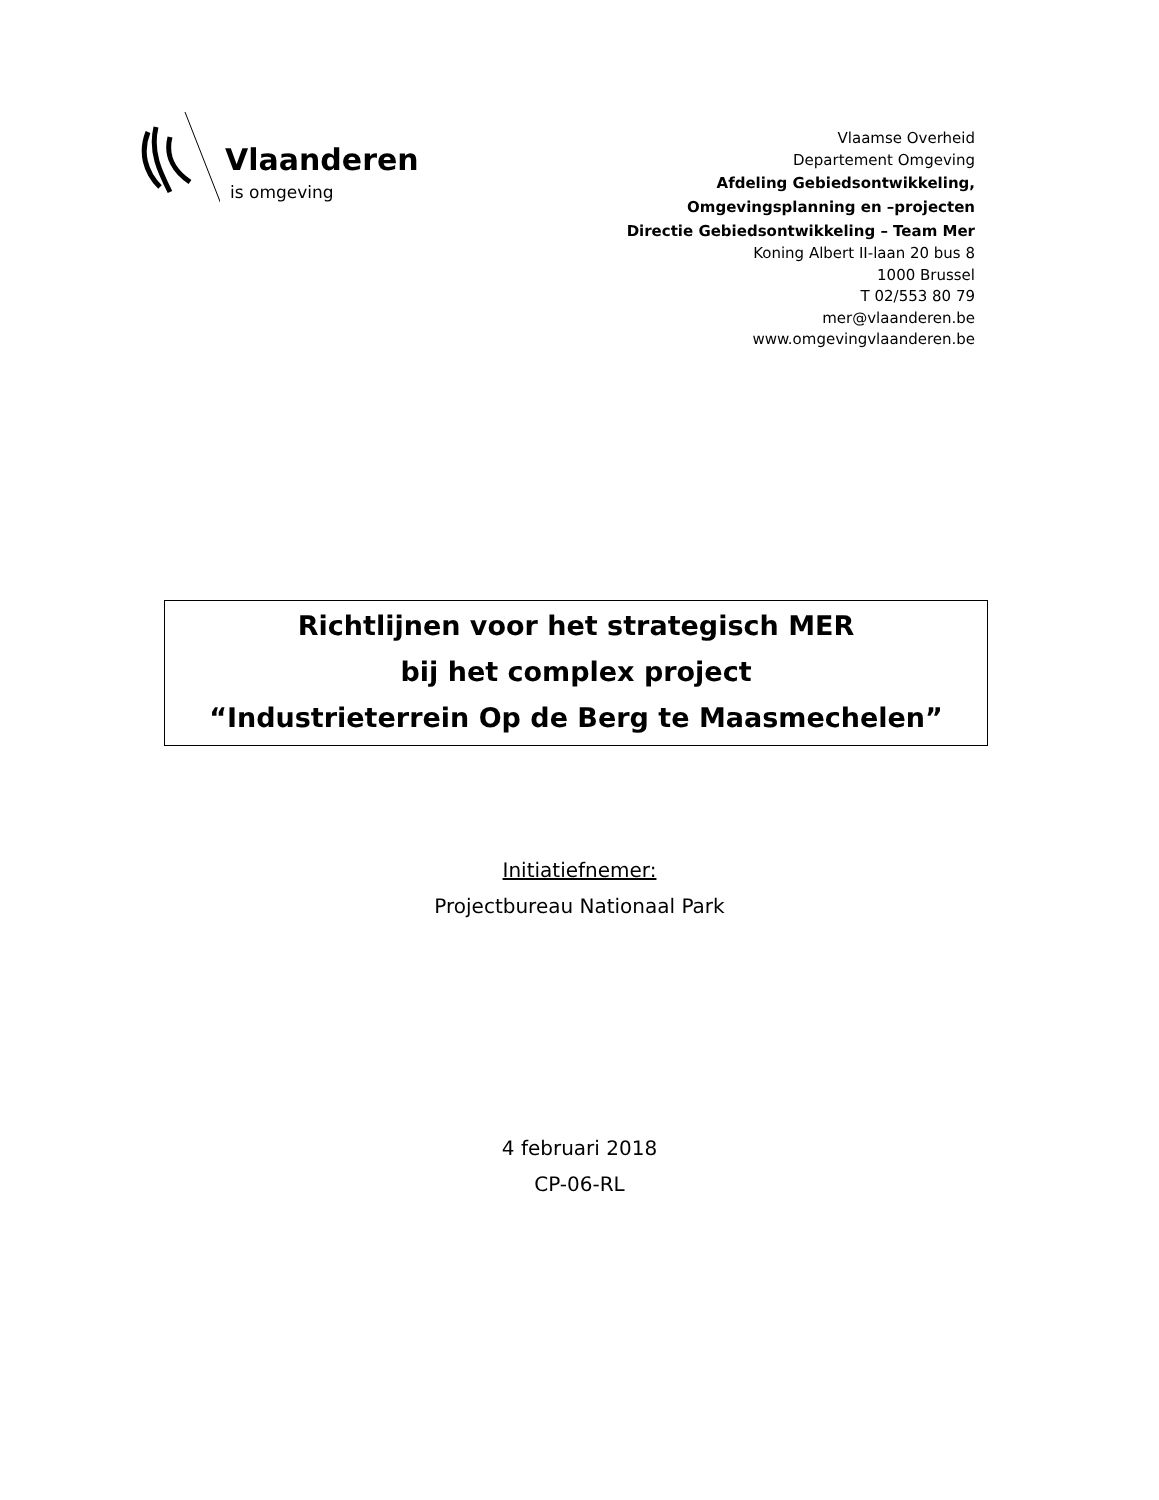Vlaanderen
is omgeving
Vlaamse Overheid
Departement Omgeving
Afdeling Gebiedsontwikkeling,
Omgevingsplanning en –projecten
Directie Gebiedsontwikkeling – Team Mer
Koning Albert II-laan 20 bus 8
1000 Brussel
T 02/553 80 79
mer@vlaanderen.be
www.omgevingvlaanderen.be
Richtlijnen voor het strategisch MER
bij het complex project
“Industrieterrein Op de Berg te Maasmechelen”
Initiatiefnemer:
Projectbureau Nationaal Park
4 februari 2018
CP-06-RL